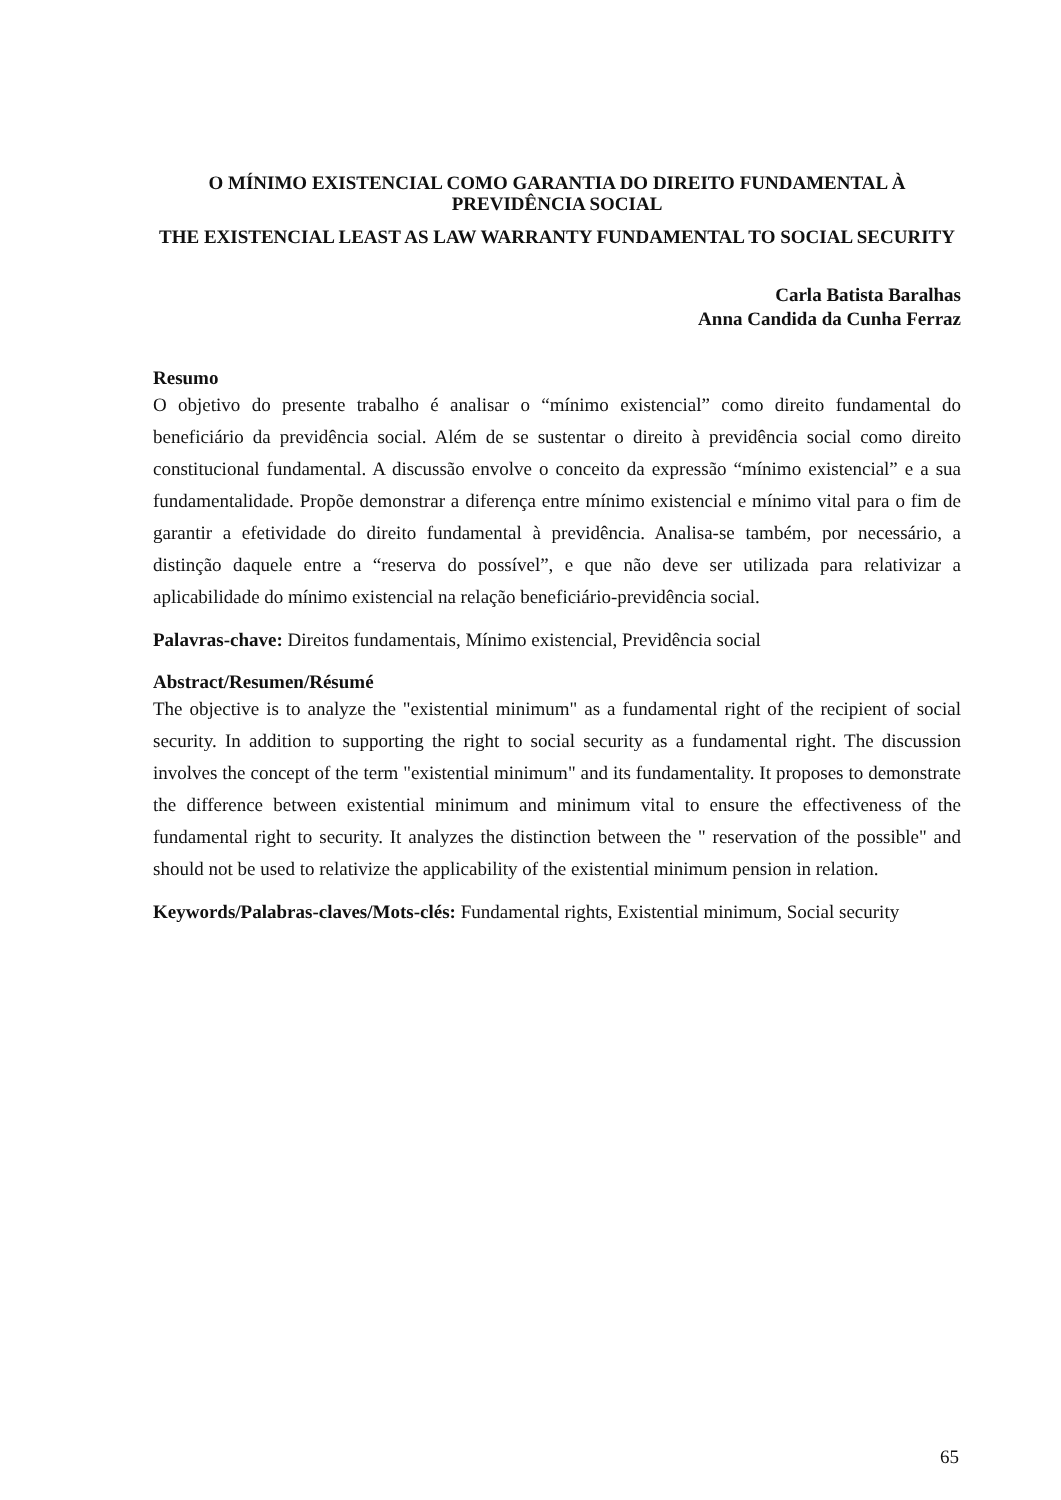O MÍNIMO EXISTENCIAL COMO GARANTIA DO DIREITO FUNDAMENTAL À PREVIDÊNCIA SOCIAL
THE EXISTENCIAL LEAST AS LAW WARRANTY FUNDAMENTAL TO SOCIAL SECURITY
Carla Batista Baralhas
Anna Candida da Cunha Ferraz
Resumo
O objetivo do presente trabalho é analisar o “mínimo existencial” como direito fundamental do beneficiário da previdência social. Além de se sustentar o direito à previdência social como direito constitucional fundamental. A discussão envolve o conceito da expressão “mínimo existencial” e a sua fundamentalidade. Propõe demonstrar a diferença entre mínimo existencial e mínimo vital para o fim de garantir a efetividade do direito fundamental à previdência. Analisa-se também, por necessário, a distinção daquele entre a “reserva do possível”, e que não deve ser utilizada para relativizar a aplicabilidade do mínimo existencial na relação beneficiário-previdência social.
Palavras-chave: Direitos fundamentais, Mínimo existencial, Previdência social
Abstract/Resumen/Résumé
The objective is to analyze the "existential minimum" as a fundamental right of the recipient of social security. In addition to supporting the right to social security as a fundamental right. The discussion involves the concept of the term "existential minimum" and its fundamentality. It proposes to demonstrate the difference between existential minimum and minimum vital to ensure the effectiveness of the fundamental right to security. It analyzes the distinction between the " reservation of the possible" and should not be used to relativize the applicability of the existential minimum pension in relation.
Keywords/Palabras-claves/Mots-clés: Fundamental rights, Existential minimum, Social security
65